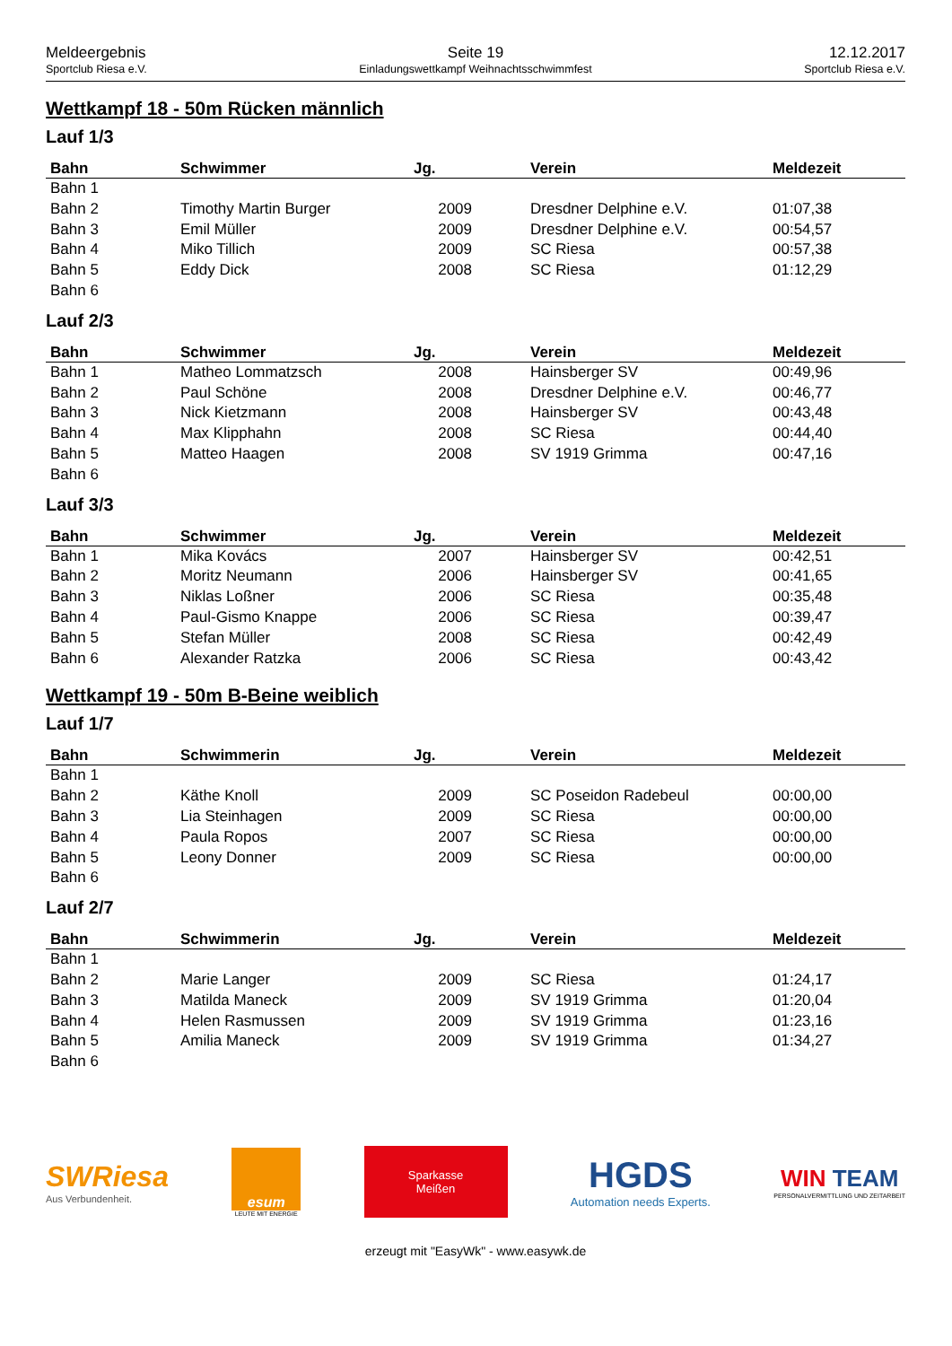Meldeergebnis
Sportclub Riesa e.V.
Seite 19
Einladungswettkampf Weihnachtsschwimmfest
12.12.2017
Sportclub Riesa e.V.
Wettkampf 18 - 50m Rücken männlich
Lauf 1/3
| Bahn | Schwimmer | Jg. | Verein | Meldezeit |
| --- | --- | --- | --- | --- |
| Bahn 1 | | | | |
| Bahn 2 | Timothy Martin Burger | 2009 | Dresdner Delphine e.V. | 01:07,38 |
| Bahn 3 | Emil Müller | 2009 | Dresdner Delphine e.V. | 00:54,57 |
| Bahn 4 | Miko Tillich | 2009 | SC Riesa | 00:57,38 |
| Bahn 5 | Eddy Dick | 2008 | SC Riesa | 01:12,29 |
| Bahn 6 | | | | |
Lauf 2/3
| Bahn | Schwimmer | Jg. | Verein | Meldezeit |
| --- | --- | --- | --- | --- |
| Bahn 1 | Matheo Lommatzsch | 2008 | Hainsberger SV | 00:49,96 |
| Bahn 2 | Paul Schöne | 2008 | Dresdner Delphine e.V. | 00:46,77 |
| Bahn 3 | Nick Kietzmann | 2008 | Hainsberger SV | 00:43,48 |
| Bahn 4 | Max Klipphahn | 2008 | SC Riesa | 00:44,40 |
| Bahn 5 | Matteo Haagen | 2008 | SV 1919 Grimma | 00:47,16 |
| Bahn 6 | | | | |
Lauf 3/3
| Bahn | Schwimmer | Jg. | Verein | Meldezeit |
| --- | --- | --- | --- | --- |
| Bahn 1 | Mika Kovács | 2007 | Hainsberger SV | 00:42,51 |
| Bahn 2 | Moritz Neumann | 2006 | Hainsberger SV | 00:41,65 |
| Bahn 3 | Niklas Loßner | 2006 | SC Riesa | 00:35,48 |
| Bahn 4 | Paul-Gismo Knappe | 2006 | SC Riesa | 00:39,47 |
| Bahn 5 | Stefan Müller | 2008 | SC Riesa | 00:42,49 |
| Bahn 6 | Alexander Ratzka | 2006 | SC Riesa | 00:43,42 |
Wettkampf 19 - 50m B-Beine weiblich
Lauf 1/7
| Bahn | Schwimmerin | Jg. | Verein | Meldezeit |
| --- | --- | --- | --- | --- |
| Bahn 1 | | | | |
| Bahn 2 | Käthe Knoll | 2009 | SC Poseidon Radebeul | 00:00,00 |
| Bahn 3 | Lia Steinhagen | 2009 | SC Riesa | 00:00,00 |
| Bahn 4 | Paula Ropos | 2007 | SC Riesa | 00:00,00 |
| Bahn 5 | Leony Donner | 2009 | SC Riesa | 00:00,00 |
| Bahn 6 | | | | |
Lauf 2/7
| Bahn | Schwimmerin | Jg. | Verein | Meldezeit |
| --- | --- | --- | --- | --- |
| Bahn 1 | | | | |
| Bahn 2 | Marie Langer | 2009 | SC Riesa | 01:24,17 |
| Bahn 3 | Matilda Maneck | 2009 | SV 1919 Grimma | 01:20,04 |
| Bahn 4 | Helen Rasmussen | 2009 | SV 1919 Grimma | 01:23,16 |
| Bahn 5 | Amilia Maneck | 2009 | SV 1919 Grimma | 01:34,27 |
| Bahn 6 | | | | |
SWRiesa
Aus Verbundenheit.
esum
LEUTE MIT ENERGIE
Sparkasse
Meißen
HGDS
Automation needs Experts.
WIN TEAM
PERSONALVERMITTLUNG UND ZEITARBEIT
erzeugt mit "EasyWk" - www.easywk.de